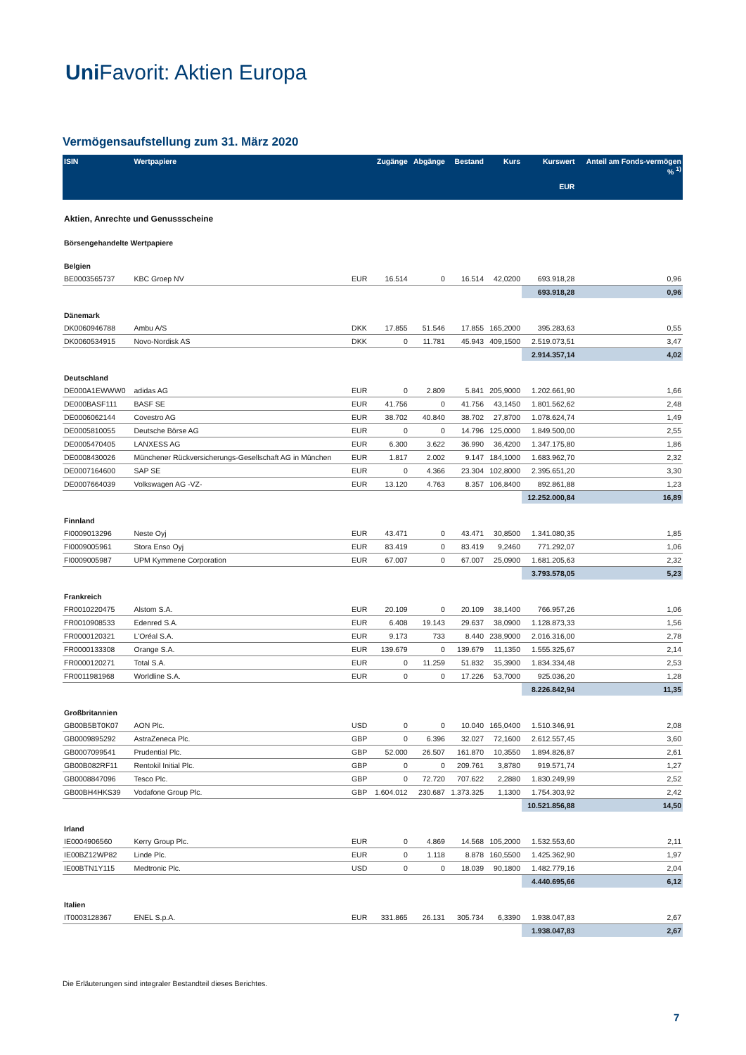Uni Favorit: Aktien Europa
Vermögensaufstellung zum 31. März 2020
| ISIN | Wertpapiere | | Zugänge | Abgänge | Bestand | Kurs | Kurswert EUR | Anteil am Fonds-vermögen % <sup>1)</sup> |
| --- | --- | --- | --- | --- | --- | --- | --- | --- |
| Aktien, Anrechte und Genussscheine | | | | | | | | |
| Börsengehandelte Wertpapiere | | | | | | | | |
| Belgien | | | | | | | | |
| BE0003565737 | KBC Groep NV | EUR | 16.514 | 0 | 16.514 | 42,0200 | 693.918,28 | 0,96 |
| | | | | | | | 693.918,28 | 0,96 |
| Dänemark | | | | | | | | |
| DK0060946788 | Ambu A/S | DKK | 17.855 | 51.546 | 17.855 | 165,2000 | 395.283,63 | 0,55 |
| DK0060534915 | Novo-Nordisk AS | DKK | 0 | 11.781 | 45.943 | 409,1500 | 2.519.073,51 | 3,47 |
| | | | | | | | 2.914.357,14 | 4,02 |
| Deutschland | | | | | | | | |
| DE000A1EWWW0 | adidas AG | EUR | 0 | 2.809 | 5.841 | 205,9000 | 1.202.661,90 | 1,66 |
| DE000BASF111 | BASF SE | EUR | 41.756 | 0 | 41.756 | 43,1450 | 1.801.562,62 | 2,48 |
| DE0006062144 | Covestro AG | EUR | 38.702 | 40.840 | 38.702 | 27,8700 | 1.078.624,74 | 1,49 |
| DE0005810055 | Deutsche Börse AG | EUR | 0 | 0 | 14.796 | 125,0000 | 1.849.500,00 | 2,55 |
| DE0005470405 | LANXESS AG | EUR | 6.300 | 3.622 | 36.990 | 36,4200 | 1.347.175,80 | 1,86 |
| DE0008430026 | Münchener Rückversicherungs-Gesellschaft AG in München | EUR | 1.817 | 2.002 | 9.147 | 184,1000 | 1.683.962,70 | 2,32 |
| DE0007164600 | SAP SE | EUR | 0 | 4.366 | 23.304 | 102,8000 | 2.395.651,20 | 3,30 |
| DE0007664039 | Volkswagen AG -VZ- | EUR | 13.120 | 4.763 | 8.357 | 106,8400 | 892.861,88 | 1,23 |
| | | | | | | | 12.252.000,84 | 16,89 |
| Finnland | | | | | | | | |
| FI0009013296 | Neste Oyj | EUR | 43.471 | 0 | 43.471 | 30,8500 | 1.341.080,35 | 1,85 |
| FI0009005961 | Stora Enso Oyj | EUR | 83.419 | 0 | 83.419 | 9,2460 | 771.292,07 | 1,06 |
| FI0009005987 | UPM Kymmene Corporation | EUR | 67.007 | 0 | 67.007 | 25,0900 | 1.681.205,63 | 2,32 |
| | | | | | | | 3.793.578,05 | 5,23 |
| Frankreich | | | | | | | | |
| FR0010220475 | Alstom S.A. | EUR | 20.109 | 0 | 20.109 | 38,1400 | 766.957,26 | 1,06 |
| FR0010908533 | Edenred S.A. | EUR | 6.408 | 19.143 | 29.637 | 38,0900 | 1.128.873,33 | 1,56 |
| FR0000120321 | L'Oréal S.A. | EUR | 9.173 | 733 | 8.440 | 238,9000 | 2.016.316,00 | 2,78 |
| FR0000133308 | Orange S.A. | EUR | 139.679 | 0 | 139.679 | 11,1350 | 1.555.325,67 | 2,14 |
| FR0000120271 | Total S.A. | EUR | 0 | 11.259 | 51.832 | 35,3900 | 1.834.334,48 | 2,53 |
| FR0011981968 | Worldline S.A. | EUR | 0 | 0 | 17.226 | 53,7000 | 925.036,20 | 1,28 |
| | | | | | | | 8.226.842,94 | 11,35 |
| Großbritannien | | | | | | | | |
| GB00B5BT0K07 | AON Plc. | USD | 0 | 0 | 10.040 | 165,0400 | 1.510.346,91 | 2,08 |
| GB0009895292 | AstraZeneca Plc. | GBP | 0 | 6.396 | 32.027 | 72,1600 | 2.612.557,45 | 3,60 |
| GB0007099541 | Prudential Plc. | GBP | 52.000 | 26.507 | 161.870 | 10,3550 | 1.894.826,87 | 2,61 |
| GB00B082RF11 | Rentokil Initial Plc. | GBP | 0 | 0 | 209.761 | 3,8780 | 919.571,74 | 1,27 |
| GB0008847096 | Tesco Plc. | GBP | 0 | 72.720 | 707.622 | 2,2880 | 1.830.249,99 | 2,52 |
| GB00BH4HKS39 | Vodafone Group Plc. | GBP | 1.604.012 | 230.687 | 1.373.325 | 1,1300 | 1.754.303,92 | 2,42 |
| | | | | | | | 10.521.856,88 | 14,50 |
| Irland | | | | | | | | |
| IE0004906560 | Kerry Group Plc. | EUR | 0 | 4.869 | 14.568 | 105,2000 | 1.532.553,60 | 2,11 |
| IE00BZ12WP82 | Linde Plc. | EUR | 0 | 1.118 | 8.878 | 160,5500 | 1.425.362,90 | 1,97 |
| IE00BTN1Y115 | Medtronic Plc. | USD | 0 | 0 | 18.039 | 90,1800 | 1.482.779,16 | 2,04 |
| | | | | | | | 4.440.695,66 | 6,12 |
| Italien | | | | | | | | |
| IT0003128367 | ENEL S.p.A. | EUR | 331.865 | 26.131 | 305.734 | 6,3390 | 1.938.047,83 | 2,67 |
| | | | | | | | 1.938.047,83 | 2,67 |
Die Erläuterungen sind integraler Bestandteil dieses Berichtes.
7